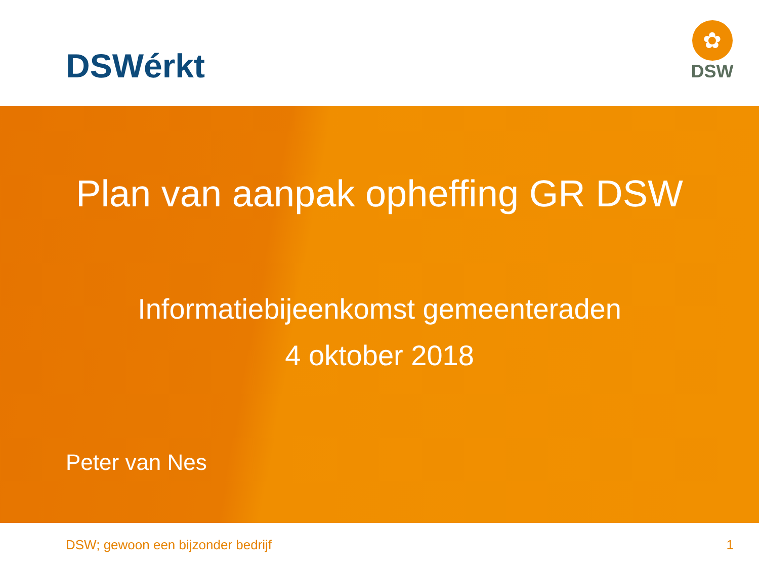DSWérkt
✿
DSW
Plan van aanpak opheffing GR DSW
Informatiebijeenkomst gemeenteraden
4 oktober 2018
Peter van Nes
DSW; gewoon een bijzonder bedrijf 1